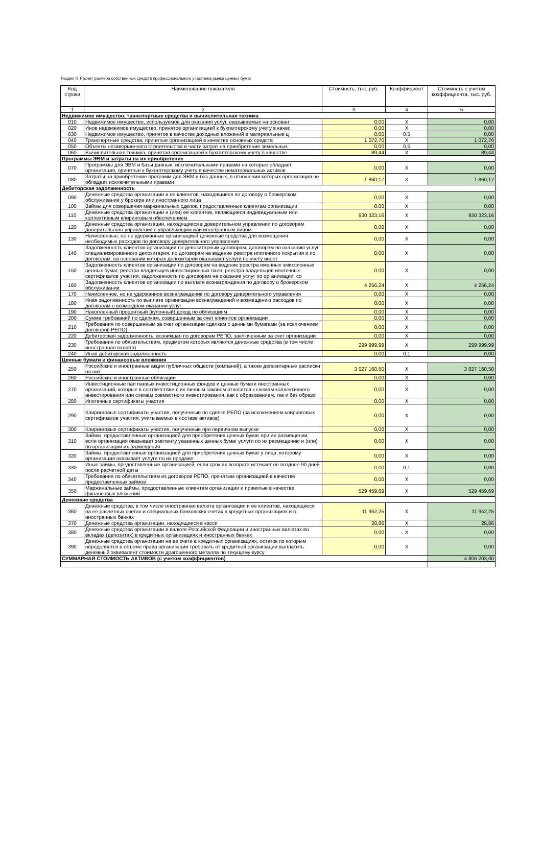Раздел II. Расчет размера собственных средств профессионального участника рынка ценных бумаг
| Код строки | Наименование показателя | Стоимость, тыс. руб. | Коэффициент | Стоимость с учетом коэффициента, тыс. руб. |
| --- | --- | --- | --- | --- |
| 1 | 2 | 3 | 4 | 5 |
| Недвижимое имущество, транспортные средства и вычислительная техника | | | | |
| 010 | Недвижимое имущество, используемое для оказания услуг, оказываемых на основан | 0,00 | X | 0,00 |
| 020 | Иное недвижимое имущество, принятое организацией к бухгалтерскому учету в качес | 0,00 | X | 0,00 |
| 030 | Недвижимое имущество, принятое в качестве доходных вложений в материальные ц | 0,00 | 0,5 | 0,00 |
| 040 | Транспортные средства, принятые организацией в качестве основных средств | 1 072,70 | X | 1 072,70 |
| 050 | Объекты незавершенного строительства в части затрат на приобретение земельных | 0,00 | 0,5 | 0,00 |
| 060 | Вычислительная техника, принятая организацией к бухгалтерскому учету в качестве | 89,44 | X | 89,44 |
| Программы ЭВМ и затраты на их приобретение | | | | |
| 070 | Программы для ЭВМ и базы данных, исключительными правами на которые обладает организация, принятые к бухгалтерскому учету в качестве нематериальных активов | 0,00 | X | 0,00 |
| 080 | Затраты на приобретение программ для ЭВМ и баз данных, в отношении которых организация не обладает исключительными правами | 1 860,17 | X | 1 860,17 |
| Дебиторская задолженность | | | | |
| 090 | Денежные средства организации и ее клиентов, находящиеся по договору о брокерском обслуживании у брокера или иностранного лица | 0,00 | X | 0,00 |
| 100 | Займы для совершения маржинальных сделок, предоставленные клиентам организации | 0,00 | X | 0,00 |
| 110 | Денежные средства организации и (или) ее клиентов, являющиеся индивидуальным или коллективным клиринговым обеспечением | 930 323,16 | X | 930 323,16 |
| 120 | Денежные средства организации, находящиеся в доверительном управлении по договорам доверительного управления с управляющим или иностранным лицом | 0,00 | X | 0,00 |
| 130 | Начисленные, но не удержанные организацией денежные средства для возмещения необходимых расходов по договору доверительного управления | 0,00 | X | 0,00 |
| 140 | Задолженность клиентов организации по депозитарным договорам, договорам по оказанию услуг специализированного депозитария, по договорам на ведение реестра ипотечного покрытия и по договорам, на основании которых депозитарии оказывают услуги по учету иност | 0,00 | X | 0,00 |
| 150 | Задолженность клиентов организации по договорам на ведение реестра именных эмиссионных ценных бумаг, реестра владельцев инвестиционных паев, реестра владельцев ипотечных сертификатов участия, задолженность по договорам на оказание услуг по организации, со | 0,00 | X | 0,00 |
| 160 | Задолженность клиентов организации по выплате вознаграждения по договору о брокерском обслуживании | 4 256,24 | X | 4 256,24 |
| 170 | Начисленное, но не удержанное вознаграждение по договору доверительного управления | 0,00 | X | 0,00 |
| 180 | Иная задолженность по выплате организации вознаграждений и возмещению расходов по договорам о возмездном оказании услуг | 0,00 | X | 0,00 |
| 190 | Накопленный процентный (купонный) доход по облигациям | 0,00 | X | 0,00 |
| 200 | Сумма требований по сделкам, совершенным за счет клиентов организации | 0,00 | X | 0,00 |
| 210 | Требования по совершенным за счет организации сделкам с ценными бумагами (за исключением договоров РЕПО) | 0,00 | X | 0,00 |
| 220 | Дебиторская задолженность, возникшая по договорам РЕПО, заключенным за счет организации | 0,00 | X | 0,00 |
| 230 | Требования по обязательствам, предметом которых являются денежные средства (в том числе иностранная валюта) | 299 999,99 | X | 299 999,99 |
| 240 | Иная дебиторская задолженность | 0,00 | 0,1 | 0,00 |
| Ценные бумаги и финансовые вложения | | | | |
| 250 | Российские и иностранные акции публичных обществ (компаний), а также депозитарные расписки на них | 3 027 160,50 | X | 3 027 160,50 |
| 260 | Российские и иностранные облигации | 0,00 | X | 0,00 |
| 270 | Инвестиционные паи паевых инвестиционных фондов и ценные бумаги иностранных организаций, которые в соответствии с их личным законом относятся к схемам коллективного инвестирования или схемам совместного инвестирования, как с образованием, так и без образо | 0,00 | X | 0,00 |
| 280 | Ипотечные сертификаты участия | 0,00 | X | 0,00 |
| 290 | Клиринговые сертификаты участия, полученные по сделке РЕПО (за исключением клиринговых сертификатов участия, учитываемых в составе активов) | 0,00 | X | 0,00 |
| 300 | Клиринговые сертификаты участия, полученные при первичном выпуске | 0,00 | X | 0,00 |
| 310 | Займы, предоставленные организацией для приобретения ценных бумаг при их размещении, если организация оказывает эмитенту указанных ценных бумаг услуги по их размещению и (или) по организации их размещения | 0,00 | X | 0,00 |
| 320 | Займы, предоставленные организацией для приобретения ценных бумаг у лица, которому организация оказывает услуги по их продаже | 0,00 | X | 0,00 |
| 330 | Иные займы, предоставленные организацией, если срок их возврата истекает не позднее 90 дней после расчетной даты | 0,00 | 0,1 | 0,00 |
| 340 | Требования по обязательствам из договоров РЕПО, принятым организацией в качестве предоставленных займов | 0,00 | X | 0,00 |
| 350 | Маржинальные займы, предоставленные клиентам организации и принятые в качестве финансовых вложений | 529 459,69 | X | 529 459,69 |
| Денежные средства | | | | |
| 360 | Денежные средства, в том числе иностранная валюта организации и ее клиентов, находящиеся на ее расчетных счетах и специальных банковских счетах в кредитных организациях и в иностранных банках | 11 952,25 | X | 11 952,25 |
| 370 | Денежные средства организации, находящиеся в кассе | 28,86 | X | 28,86 |
| 380 | Денежные средства организации в валюте Российской Федерации и иностранных валютах во вкладах (депозитах) в кредитных организациях и иностранных банках | 0,00 | X | 0,00 |
| 390 | Денежные средства организации на ее счете в кредитных организациях, остаток по которым определяется в объеме права организации требовать от кредитной организации выплатить денежный эквивалент стоимости драгоценного металла по текущему курсу | 0,00 | X | 0,00 |
| СУММАРНАЯ СТОИМОСТЬ АКТИВОВ (с учетом коэффициентов) | | | | 4 806 203,00 |